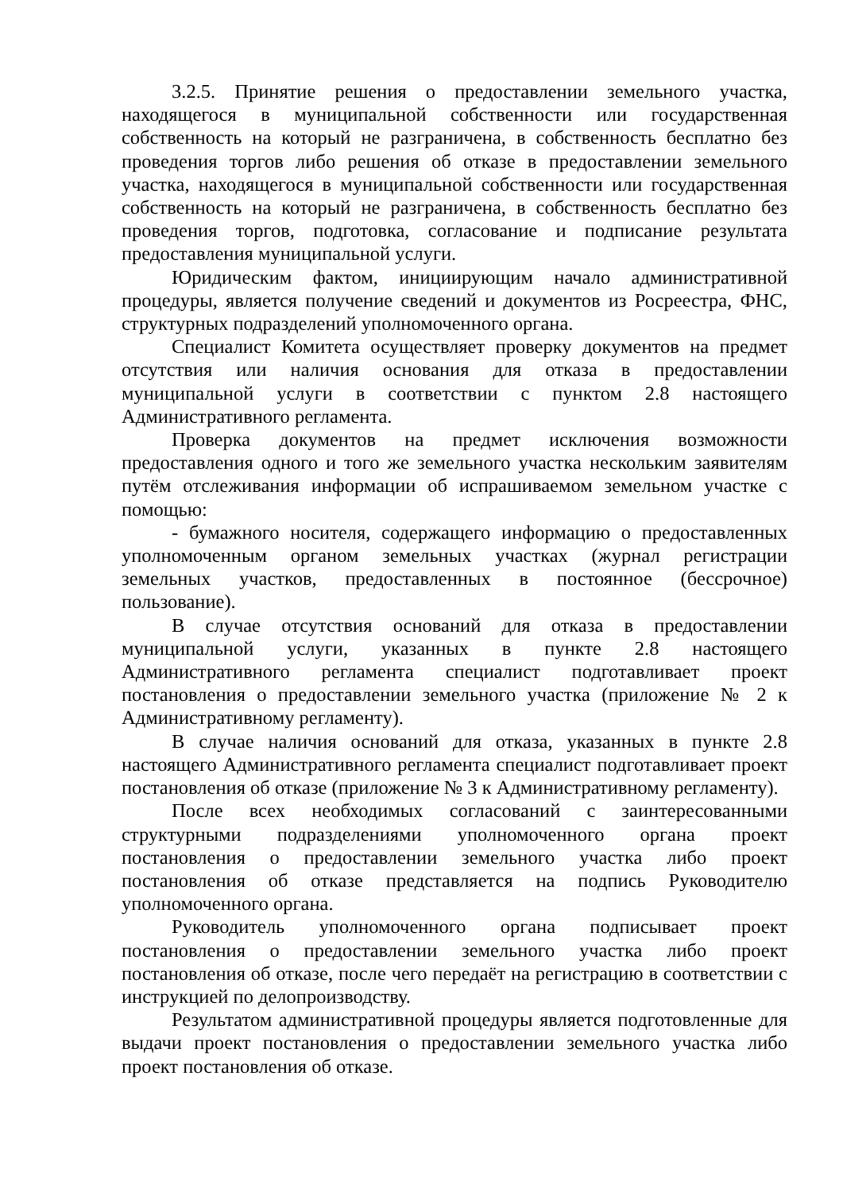3.2.5. Принятие решения о предоставлении земельного участка, находящегося в муниципальной собственности или государственная собственность на который не разграничена, в собственность бесплатно без проведения торгов либо решения об отказе в предоставлении земельного участка, находящегося в муниципальной собственности или государственная собственность на который не разграничена, в собственность бесплатно без проведения торгов, подготовка, согласование и подписание результата предоставления муниципальной услуги.
Юридическим фактом, инициирующим начало административной процедуры, является получение сведений и документов из Росреестра, ФНС, структурных подразделений уполномоченного органа.
Специалист Комитета осуществляет проверку документов на предмет отсутствия или наличия основания для отказа в предоставлении муниципальной услуги в соответствии с пунктом 2.8 настоящего Административного регламента.
Проверка документов на предмет исключения возможности предоставления одного и того же земельного участка нескольким заявителям путём отслеживания информации об испрашиваемом земельном участке с помощью:
- бумажного носителя, содержащего информацию о предоставленных уполномоченным органом земельных участках (журнал регистрации земельных участков, предоставленных в постоянное (бессрочное) пользование).
В случае отсутствия оснований для отказа в предоставлении муниципальной услуги, указанных в пункте 2.8 настоящего Административного регламента специалист подготавливает проект постановления о предоставлении земельного участка (приложение № 2 к Административному регламенту).
В случае наличия оснований для отказа, указанных в пункте 2.8 настоящего Административного регламента специалист подготавливает проект постановления об отказе (приложение № 3 к Административному регламенту).
После всех необходимых согласований с заинтересованными структурными подразделениями уполномоченного органа проект постановления о предоставлении земельного участка либо проект постановления об отказе представляется на подпись Руководителю уполномоченного органа.
Руководитель уполномоченного органа подписывает проект постановления о предоставлении земельного участка либо проект постановления об отказе, после чего передаёт на регистрацию в соответствии с инструкцией по делопроизводству.
Результатом административной процедуры является подготовленные для выдачи проект постановления о предоставлении земельного участка либо проект постановления об отказе.